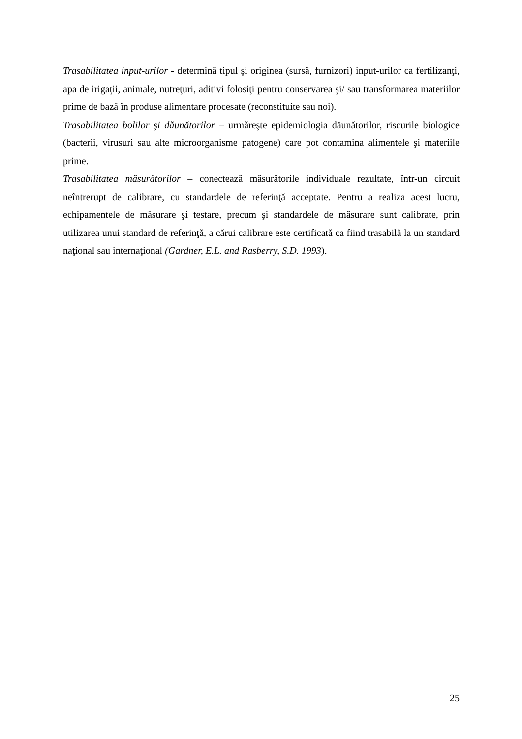Trasabilitatea input-urilor - determină tipul şi originea (sursă, furnizori) input-urilor ca fertilizanţi, apa de irigaţii, animale, nutreţuri, aditivi folosiţi pentru conservarea şi/ sau transformarea materiilor prime de bază în produse alimentare procesate (reconstituite sau noi).
Trasabilitatea bolilor şi dăunătorilor – urmăreşte epidemiologia dăunătorilor, riscurile biologice (bacterii, virusuri sau alte microorganisme patogene) care pot contamina alimentele şi materiile prime.
Trasabilitatea măsurătorilor – conectează măsurătorile individuale rezultate, într-un circuit neîntrerupt de calibrare, cu standardele de referinţă acceptate. Pentru a realiza acest lucru, echipamentele de măsurare şi testare, precum şi standardele de măsurare sunt calibrate, prin utilizarea unui standard de referinţă, a cărui calibrare este certificată ca fiind trasabilă la un standard naţional sau internaţional (Gardner, E.L. and Rasberry, S.D. 1993).
25